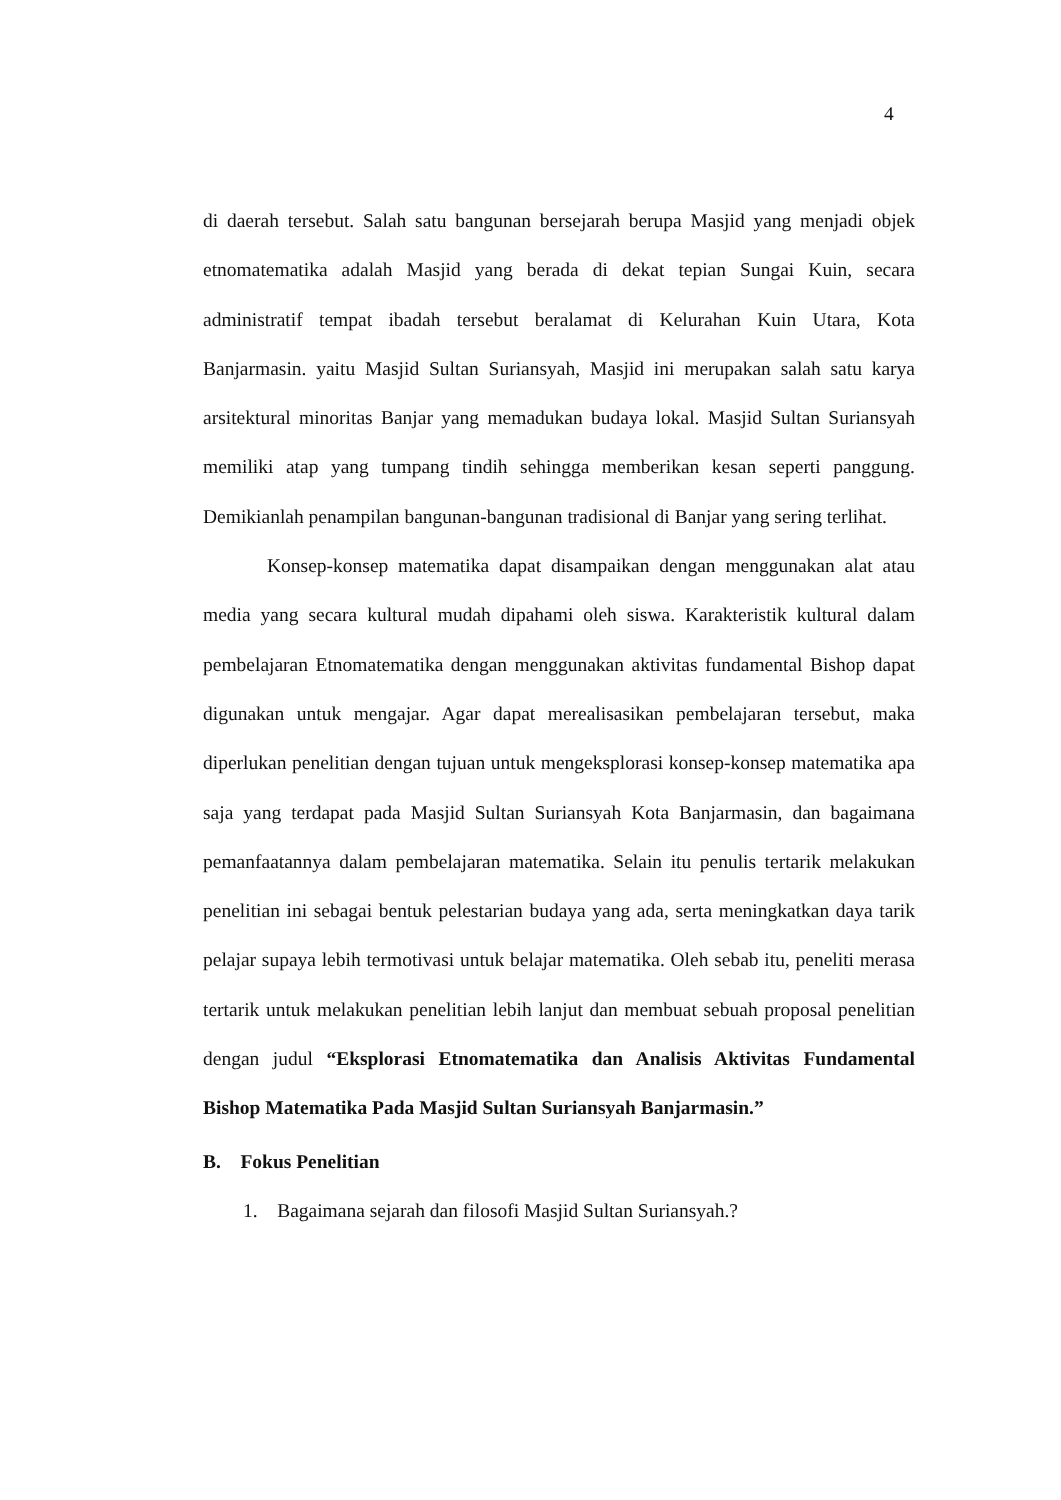4
di daerah tersebut. Salah satu bangunan bersejarah berupa Masjid yang menjadi objek etnomatematika adalah Masjid yang berada di dekat tepian Sungai Kuin, secara administratif tempat ibadah tersebut beralamat di Kelurahan Kuin Utara, Kota Banjarmasin. yaitu Masjid Sultan Suriansyah, Masjid ini merupakan salah satu karya arsitektural minoritas Banjar yang memadukan budaya lokal. Masjid Sultan Suriansyah memiliki atap yang tumpang tindih sehingga memberikan kesan seperti panggung. Demikianlah penampilan bangunan-bangunan tradisional di Banjar yang sering terlihat.
Konsep-konsep matematika dapat disampaikan dengan menggunakan alat atau media yang secara kultural mudah dipahami oleh siswa. Karakteristik kultural dalam pembelajaran Etnomatematika dengan menggunakan aktivitas fundamental Bishop dapat digunakan untuk mengajar. Agar dapat merealisasikan pembelajaran tersebut, maka diperlukan penelitian dengan tujuan untuk mengeksplorasi konsep-konsep matematika apa saja yang terdapat pada Masjid Sultan Suriansyah Kota Banjarmasin, dan bagaimana pemanfaatannya dalam pembelajaran matematika. Selain itu penulis tertarik melakukan penelitian ini sebagai bentuk pelestarian budaya yang ada, serta meningkatkan daya tarik pelajar supaya lebih termotivasi untuk belajar matematika. Oleh sebab itu, peneliti merasa tertarik untuk melakukan penelitian lebih lanjut dan membuat sebuah proposal penelitian dengan judul “Eksplorasi Etnomatematika dan Analisis Aktivitas Fundamental Bishop Matematika Pada Masjid Sultan Suriansyah Banjarmasin.”
B. Fokus Penelitian
1. Bagaimana sejarah dan filosofi Masjid Sultan Suriansyah.?